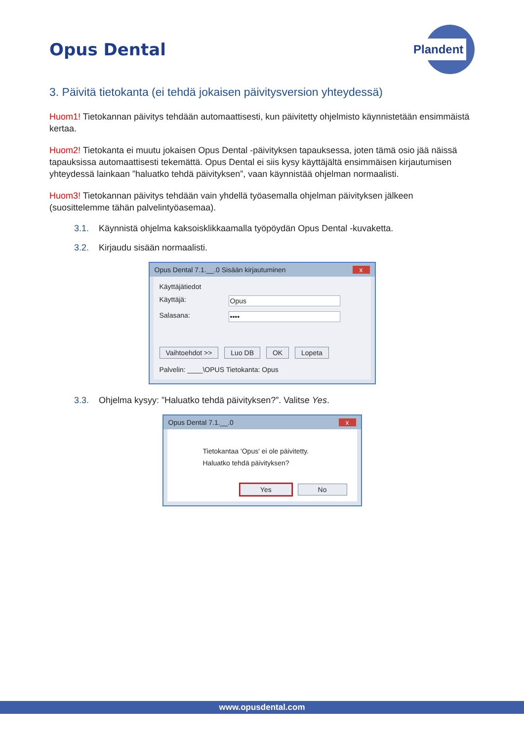Opus Dental
Plandent
3. Päivitä tietokanta (ei tehdä jokaisen päivitysversion yhteydessä)
Huom1! Tietokannan päivitys tehdään automaattisesti, kun päivitetty ohjelmisto käynnistetään ensimmäistä kertaa.
Huom2! Tietokanta ei muutu jokaisen Opus Dental -päivityksen tapauksessa, joten tämä osio jää näissä tapauksissa automaattisesti tekemättä. Opus Dental ei siis kysy käyttäjältä ensimmäisen kirjautumisen yhteydessä lainkaan ”haluatko tehdä päivityksen”, vaan käynnistää ohjelman normaalisti.
Huom3! Tietokannan päivitys tehdään vain yhdellä työasemalla ohjelman päivityksen jälkeen (suosittelemme tähän palvelintyöasemaa).
3.1. Käynnistä ohjelma kaksoisklikkaamalla työpöydän Opus Dental -kuvaketta.
3.2. Kirjaudu sisään normaalisti.
Opus Dental 7.1.__.0 Sisään kirjautuminen x
Käyttäjätiedot
Käyttäjä: Opus
Salasana: ••••
Vaihtoehdot >> Luo DB OK Lopeta
Palvelin: ____\OPUS Tietokanta: Opus
3.3. Ohjelma kysyy: ”Haluatko tehdä päivityksen?”. Valitse Yes.
Opus Dental 7.1.__.0 x
Tietokantaa 'Opus' ei ole päivitetty.
Haluatko tehdä päivityksen?
Yes No
www.opusdental.com